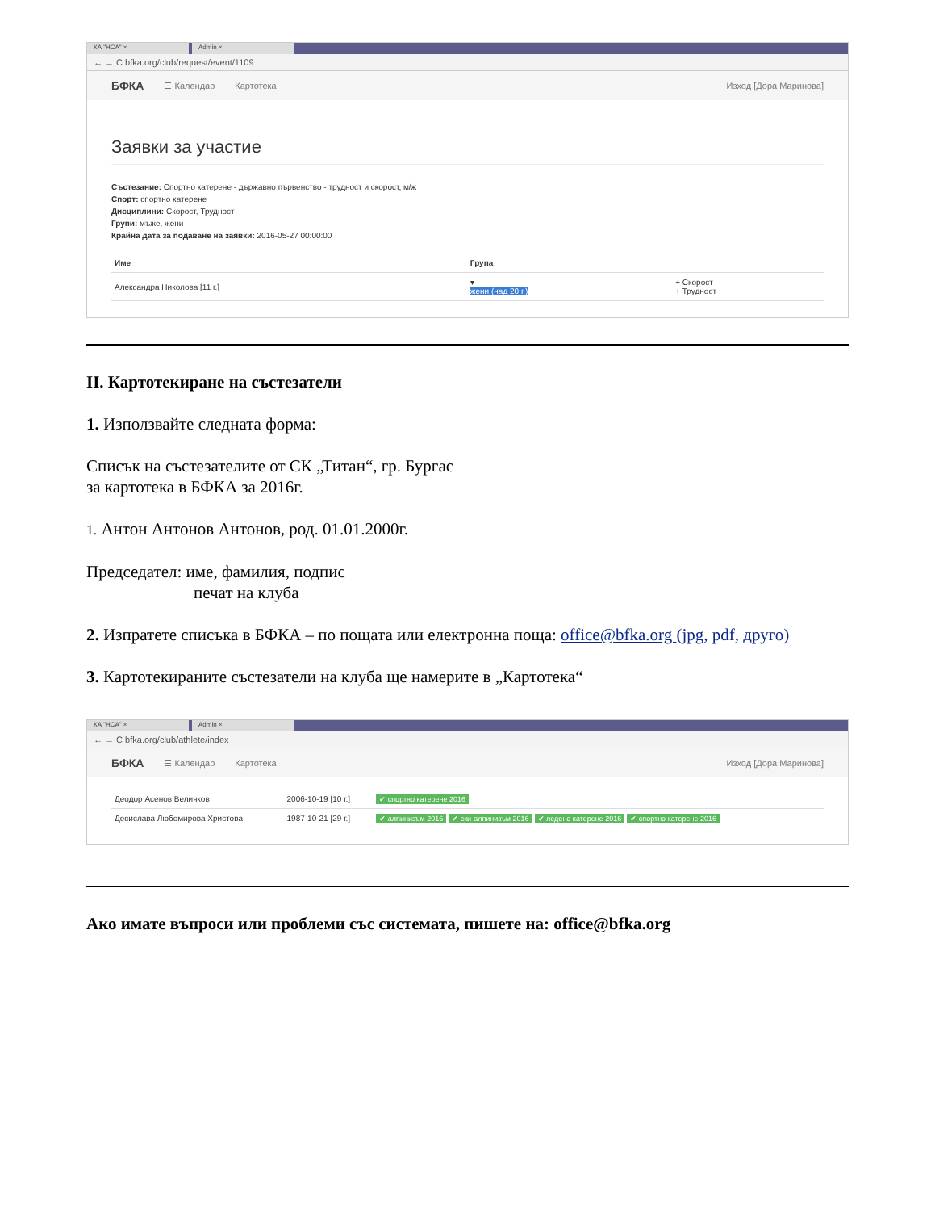КА "НСА" × Admin ×
← → C bfka.org/club/request/event/1109
БФКА ☰ Календар Картотека Изход [Дора Маринова]
Заявки за участие
Състезание: Спортно катерене - държавно първенство - трудност и скорост, м/ж
Спорт: спортно катерене
Дисциплини: Скорост, Трудност
Групи: мъже, жени
Крайна дата за подаване на заявки: 2016-05-27 00:00:00
| Име | Група | |
| --- | --- | --- |
| Александра Николова [11 г.] | ▾ жени (над 20 г.) | + Скорост + Трудност |
II. Картотекиране на състезатели
1. Използвайте следната форма:
Списък на състезателите от СК „Титан“, гр. Бургас
за картотека в БФКА за 2016г.
1. Антон Антонов Антонов, род. 01.01.2000г.
Председател: име, фамилия, подпис
печат на клуба
2. Изпратете списъка в БФКА – по пощата или електронна поща: office@bfka.org (jpg, pdf, друго)
3. Картотекираните състезатели на клуба ще намерите в „Картотека“
КА "НСА" × Admin ×
← → C bfka.org/club/athlete/index
БФКА ☰ Календар Картотека Изход [Дора Маринова]
| Деодор Асенов Величков | 2006-10-19 [10 г.] | ✔ спортно катерене 2016 |
| Десислава Любомирова Христова | 1987-10-21 [29 г.] | ✔ алпинизъм 2016 ✔ ски-алпинизъм 2016 ✔ ледено катерене 2016 ✔ спортно катерене 2016 |
Ако имате въпроси или проблеми със системата, пишете на: office@bfka.org